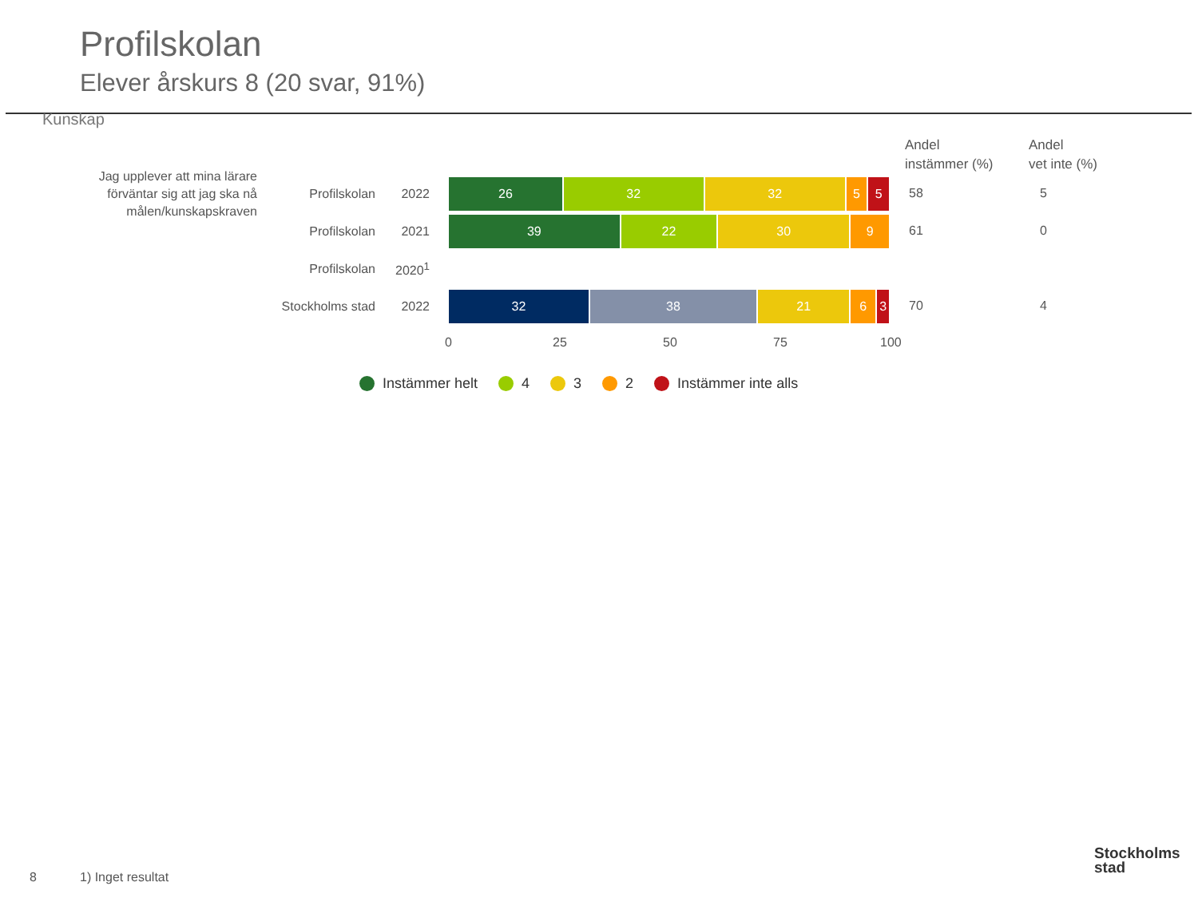Profilskolan
Elever årskurs 8 (20 svar, 91%)
Kunskap
Jag upplever att mina lärare förväntar sig att jag ska nå målen/kunskapskraven
Andel
instämmer (%)
Andel
vet inte (%)
Profilskolan 2022
26 32 32 5 5
58 5
Profilskolan 2021
39 22 30 9
61 0
Profilskolan 2020<sup>1</sup>
Stockholms stad 2022
32 38 21 6 3
70 4
0 25 50 75 100
Instämmer helt 4 3 2 Instämmer inte alls
8 1) Inget resultat
Stockholms
stad